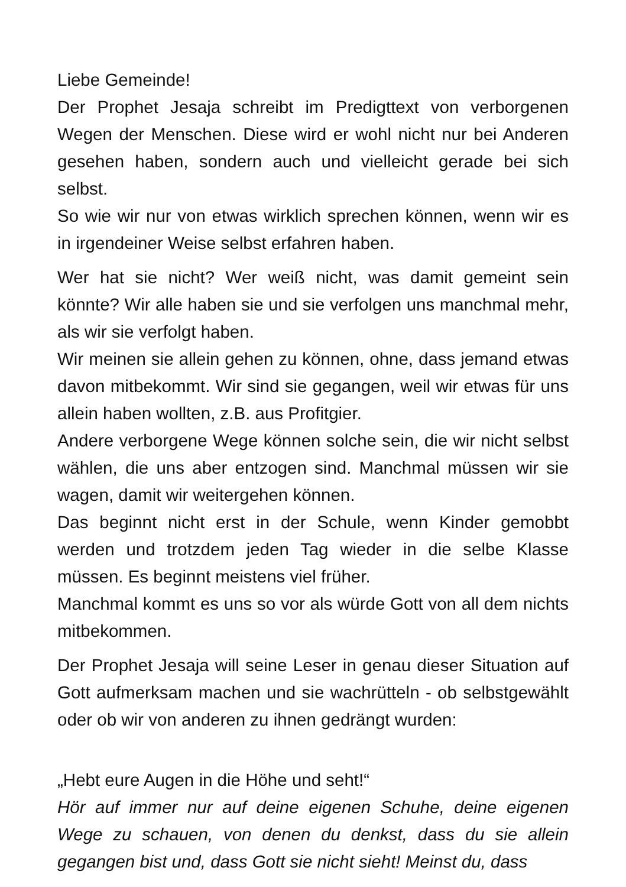Liebe Gemeinde!
Der Prophet Jesaja schreibt im Predigttext von verborgenen Wegen der Menschen. Diese wird er wohl nicht nur bei Anderen gesehen haben, sondern auch und vielleicht gerade bei sich selbst.
So wie wir nur von etwas wirklich sprechen können, wenn wir es in irgendeiner Weise selbst erfahren haben.
Wer hat sie nicht? Wer weiß nicht, was damit gemeint sein könnte? Wir alle haben sie und sie verfolgen uns manchmal mehr, als wir sie verfolgt haben.
Wir meinen sie allein gehen zu können, ohne, dass jemand etwas davon mitbekommt. Wir sind sie gegangen, weil wir etwas für uns allein haben wollten, z.B. aus Profitgier.
Andere verborgene Wege können solche sein, die wir nicht selbst wählen, die uns aber entzogen sind. Manchmal müssen wir sie wagen, damit wir weitergehen können.
Das beginnt nicht erst in der Schule, wenn Kinder gemobbt werden und trotzdem jeden Tag wieder in die selbe Klasse müssen. Es beginnt meistens viel früher.
Manchmal kommt es uns so vor als würde Gott von all dem nichts mitbekommen.
Der Prophet Jesaja will seine Leser in genau dieser Situation auf Gott aufmerksam machen und sie wachrütteln - ob selbstgewählt oder ob wir von anderen zu ihnen gedrängt wurden:
„Hebt eure Augen in die Höhe und seht!“
Hör auf immer nur auf deine eigenen Schuhe, deine eigenen Wege zu schauen, von denen du denkst, dass du sie allein gegangen bist und, dass Gott sie nicht sieht! Meinst du, dass